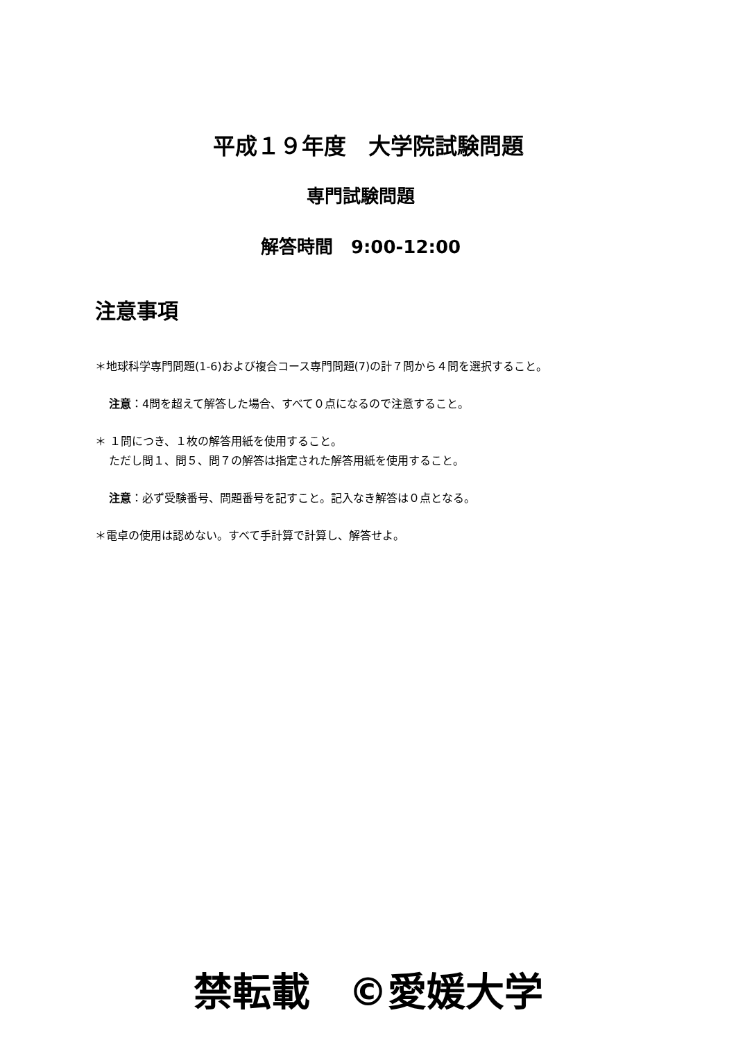平成１９年度　大学院試験問題
専門試験問題
解答時間　9:00-12:00
注意事項
＊地球科学専門問題(1-6)および複合コース専門問題(7)の計７問から４問を選択すること。
注意：4問を超えて解答した場合、すべて０点になるので注意すること。
＊ １問につき、１枚の解答用紙を使用すること。
ただし問１、問５、問７の解答は指定された解答用紙を使用すること。
注意：必ず受験番号、問題番号を記すこと。記入なき解答は０点となる。
＊電卓の使用は認めない。すべて手計算で計算し、解答せよ。
禁転載　©愛媛大学